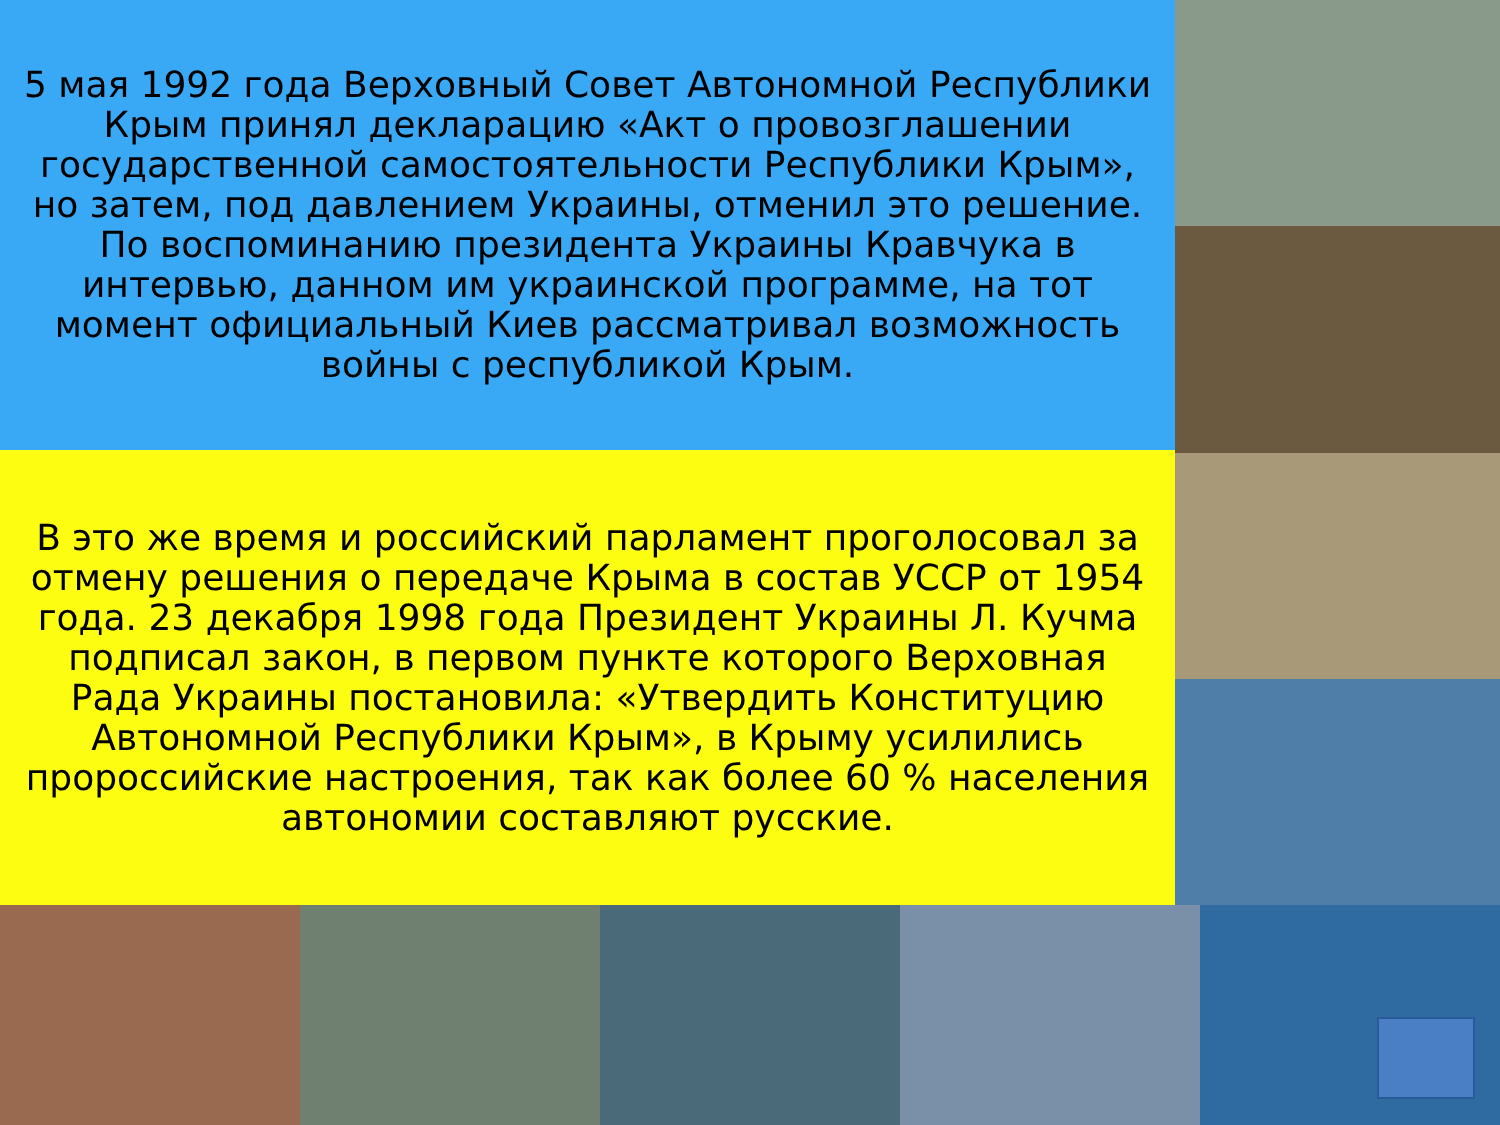5 мая 1992 года Верховный Совет Автономной Республики Крым принял декларацию «Акт о провозглашении государственной самостоятельности Республики Крым», но затем, под давлением Украины, отменил это решение. По воспоминанию президента Украины Кравчука в интервью, данном им украинской программе, на тот момент официальный Киев рассматривал возможность войны с республикой Крым.
В это же время и российский парламент проголосовал за отмену решения о передаче Крыма в состав УССР от 1954 года. 23 декабря 1998 года Президент Украины Л. Кучма подписал закон, в первом пункте которого Верховная Рада Украины постановила: «Утвердить Конституцию Автономной Республики Крым», в Крыму усилились пророссийские настроения, так как более 60 % населения автономии составляют русские.